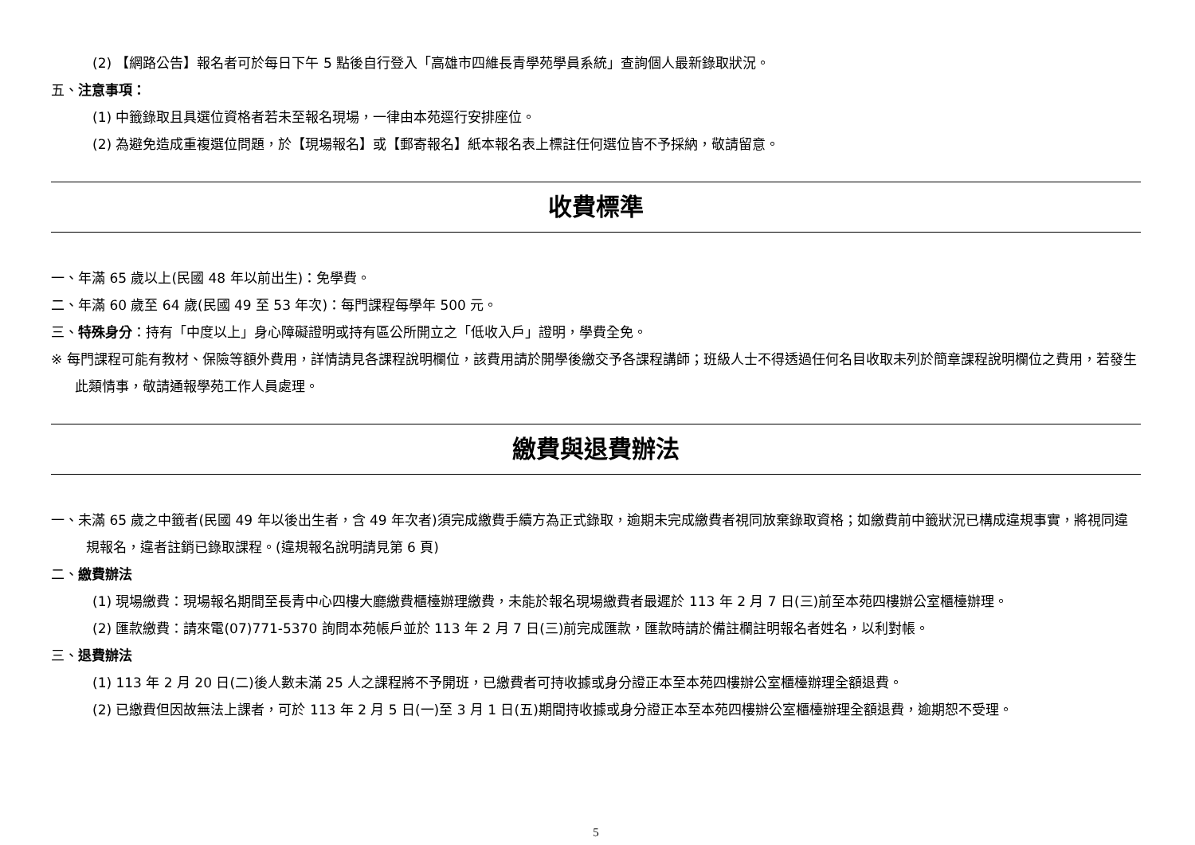(2) 【網路公告】報名者可於每日下午 5 點後自行登入「高雄市四維長青學苑學員系統」查詢個人最新錄取狀況。
五、注意事項：
(1) 中籤錄取且具選位資格者若未至報名現場，一律由本苑逕行安排座位。
(2) 為避免造成重複選位問題，於【現場報名】或【郵寄報名】紙本報名表上標註任何選位皆不予採納，敬請留意。
收費標準
一、年滿 65 歲以上(民國 48 年以前出生)：免學費。
二、年滿 60 歲至 64 歲(民國 49 至 53 年次)：每門課程每學年 500 元。
三、特殊身分：持有「中度以上」身心障礙證明或持有區公所開立之「低收入戶」證明，學費全免。
※ 每門課程可能有教材、保險等額外費用，詳情請見各課程說明欄位，該費用請於開學後繳交予各課程講師；班級人士不得透過任何名目收取未列於簡章課程說明欄位之費用，若發生此類情事，敬請通報學苑工作人員處理。
繳費與退費辦法
一、未滿 65 歲之中籤者(民國 49 年以後出生者，含 49 年次者)須完成繳費手續方為正式錄取，逾期未完成繳費者視同放棄錄取資格；如繳費前中籤狀況已構成違規事實，將視同違規報名，違者註銷已錄取課程。(違規報名說明請見第 6 頁)
二、繳費辦法
(1) 現場繳費：現場報名期間至長青中心四樓大廳繳費櫃檯辦理繳費，未能於報名現場繳費者最遲於 113 年 2 月 7 日(三)前至本苑四樓辦公室櫃檯辦理。
(2) 匯款繳費：請來電(07)771-5370 詢問本苑帳戶並於 113 年 2 月 7 日(三)前完成匯款，匯款時請於備註欄註明報名者姓名，以利對帳。
三、退費辦法
(1) 113 年 2 月 20 日(二)後人數未滿 25 人之課程將不予開班，已繳費者可持收據或身分證正本至本苑四樓辦公室櫃檯辦理全額退費。
(2) 已繳費但因故無法上課者，可於 113 年 2 月 5 日(一)至 3 月 1 日(五)期間持收據或身分證正本至本苑四樓辦公室櫃檯辦理全額退費，逾期恕不受理。
5